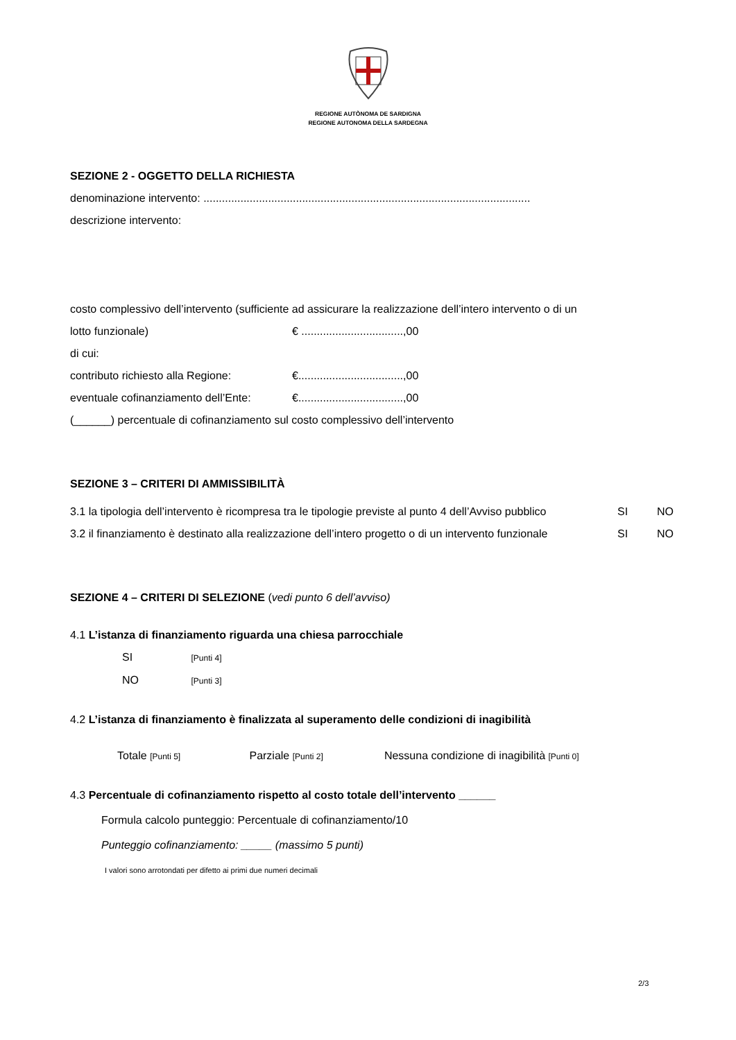REGIONE AUTÒNOMA DE SARDIGNA
REGIONE AUTONOMA DELLA SARDEGNA
SEZIONE 2 - OGGETTO DELLA RICHIESTA
denominazione intervento: ..........................................................................................................
descrizione intervento:
costo complessivo dell’intervento (sufficiente ad assicurare la realizzazione dell’intero intervento o di un
lotto funzionale) € .................................,00
di cui:
contributo richiesto alla Regione: €..................................,00
eventuale cofinanziamento dell’Ente: €..................................,00
(______) percentuale di cofinanziamento sul costo complessivo dell’intervento
SEZIONE 3 – CRITERI DI AMMISSIBILITÀ
3.1 la tipologia dell’intervento è ricompresa tra le tipologie previste al punto 4 dell’Avviso pubblico SI NO
3.2 il finanziamento è destinato alla realizzazione dell’intero progetto o di un intervento funzionale SI NO
SEZIONE 4 – CRITERI DI SELEZIONE (vedi punto 6 dell’avviso)
4.1 L’istanza di finanziamento riguarda una chiesa parrocchiale
SI [Punti 4]
NO [Punti 3]
4.2 L’istanza di finanziamento è finalizzata al superamento delle condizioni di inagibilità
Totale [Punti 5] Parziale [Punti 2] Nessuna condizione di inagibilità [Punti 0]
4.3 Percentuale di cofinanziamento rispetto al costo totale dell’intervento ______
Formula calcolo punteggio: Percentuale di cofinanziamento/10
Punteggio cofinanziamento: _____ (massimo 5 punti)
I valori sono arrotondati per difetto ai primi due numeri decimali
2/3